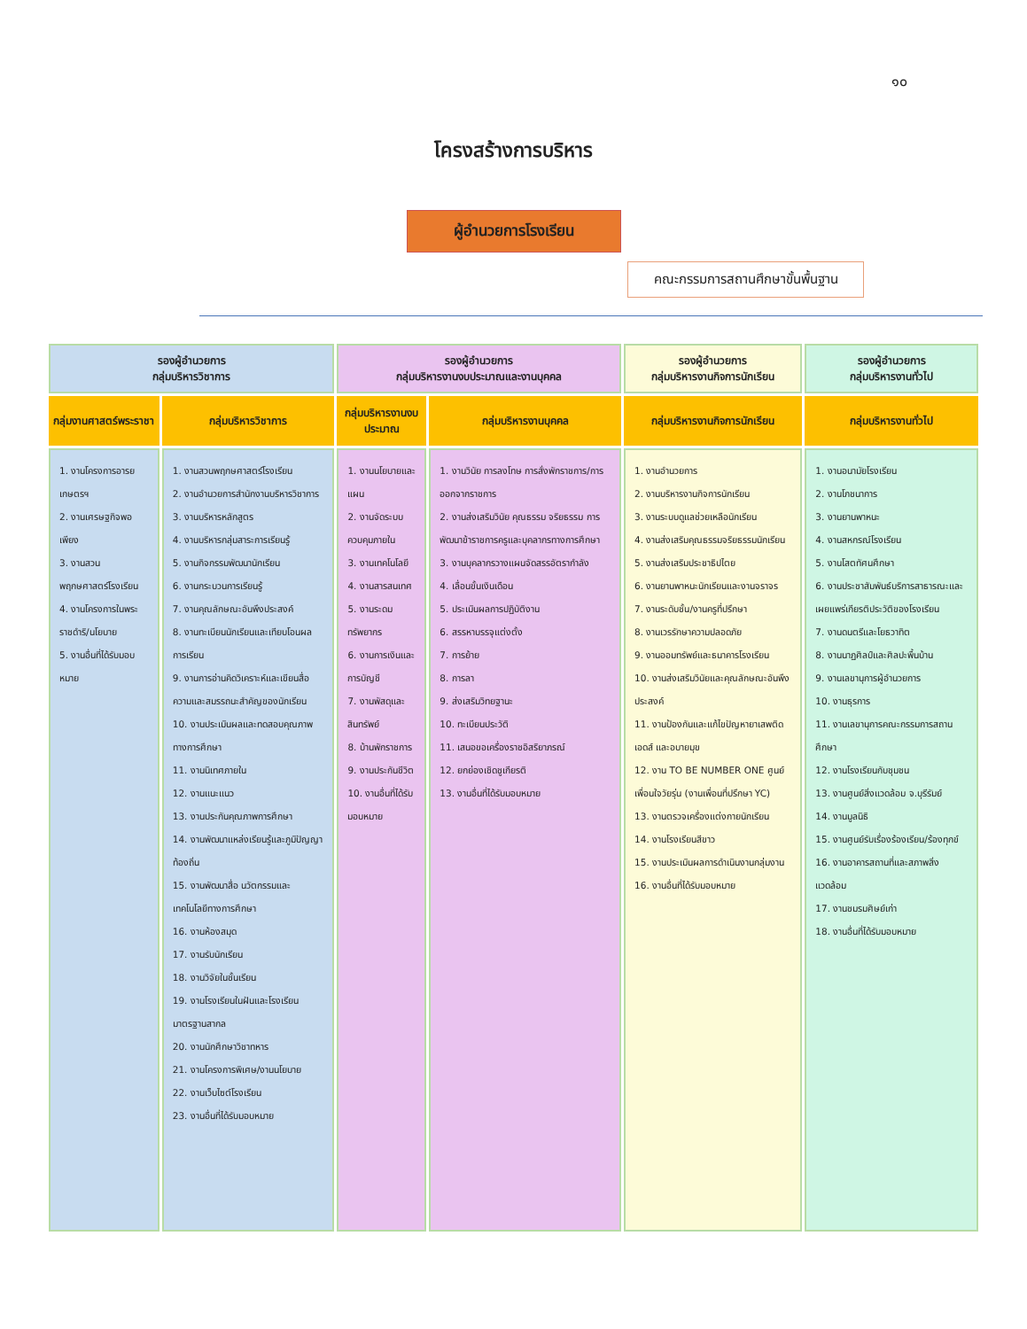๑๐
โครงสร้างการบริหาร
ผู้อำนวยการโรงเรียน
คณะกรรมการสถานศึกษาขั้นพื้นฐาน
| รองผู้อำนวยการ กลุ่มบริหารวิชาการ | | รองผู้อำนวยการ กลุ่มบริหารงานงบประมาณและงานบุคคล | | รองผู้อำนวยการ กลุ่มบริหารงานกิจการนักเรียน | รองผู้อำนวยการ กลุ่มบริหารงานทั่วไป |
| --- | --- | --- | --- | --- | --- |
| กลุ่มงานศาสตร์พระราชา | กลุ่มบริหารวิชาการ | กลุ่มบริหารงานงบประมาณ | กลุ่มบริหารงานบุคคล | กลุ่มบริหารงานกิจการนักเรียน | กลุ่มบริหารงานทั่วไป |
| 1. งานโครงการอารยเกษตรฯ 2. งานเศรษฐกิจพอเพียง 3. งานสวนพฤกษศาสตร์โรงเรียน 4. งานโครงการในพระราชดำริ/นโยบาย 5. งานอื่นที่ได้รับมอบหมาย | 1. งานสวนพฤกษศาสตร์โรงเรียน 2. งานอำนวยการสำนักงานบริหารวิชาการ 3. งานบริหารหลักสูตร 4. งานบริหารกลุ่มสาระการเรียนรู้ 5. งานกิจกรรมพัฒนานักเรียน 6. งานกระบวนการเรียนรู้ 7. งานคุณลักษณะอันพึงประสงค์ 8. งานทะเบียนนักเรียนและเทียบโอนผลการเรียน 9. งานการอ่านคิดวิเคราะห์และเขียนสื่อความและสมรรถนะสำคัญของนักเรียน 10. งานประเมินผลและทดสอบคุณภาพทางการศึกษา 11. งานนิเทศภายใน 12. งานแนะแนว 13. งานประกันคุณภาพการศึกษา 14. งานพัฒนาแหล่งเรียนรู้และภูมิปัญญาท้องถิ่น 15. งานพัฒนาสื่อ นวัตกรรมและเทคโนโลยีทางการศึกษา 16. งานห้องสมุด 17. งานรับนักเรียน 18. งานวิจัยในชั้นเรียน 19. งานโรงเรียนในฝันและโรงเรียนมาตรฐานสากล 20. งานนักศึกษาวิชาทหาร 21. งานโครงการพิเศษ/งานนโยบาย 22. งานเว็บไซต์โรงเรียน 23. งานอื่นที่ได้รับมอบหมาย | 1. งานนโยบายและแผน 2. งานจัดระบบควบคุมภายใน 3. งานเทคโนโลยี 4. งานสารสนเทศ 5. งานระดมทรัพยากร 6. งานการเงินและการบัญชี 7. งานพัสดุและสินทรัพย์ 8. บ้านพักราชการ 9. งานประกันชีวิต 10. งานอื่นที่ได้รับมอบหมาย | 1. งานวินัย การลงโทษ การสั่งพักราชการ/การออกจากราชการ 2. งานส่งเสริมวินัย คุณธรรม จริยธรรม การพัฒนาข้าราชการครูและบุคลากรทางการศึกษา 3. งานบุคลากรวางแผนจัดสรรอัตรากำลัง 4. เลื่อนขั้นเงินเดือน 5. ประเมินผลการปฏิบัติงาน 6. สรรหาบรรจุแต่งตั้ง 7. การย้าย 8. การลา 9. ส่งเสริมวิทยฐานะ 10. ทะเบียนประวัติ 11. เสนอขอเครื่องราชอิสริยาภรณ์ 12. ยกย่องเชิดชูเกียรติ 13. งานอื่นที่ได้รับมอบหมาย | 1. งานอำนวยการ 2. งานบริหารงานกิจการนักเรียน 3. งานระบบดูแลช่วยเหลือนักเรียน 4. งานส่งเสริมคุณธรรมจริยธรรมนักเรียน 5. งานส่งเสริมประชาธิปไตย 6. งานยานพาหนะนักเรียนและงานจราจร 7. งานระดับชั้น/งานครูที่ปรึกษา 8. งานเวรรักษาความปลอดภัย 9. งานออมทรัพย์และธนาคารโรงเรียน 10. งานส่งเสริมวินัยและคุณลักษณะอันพึงประสงค์ 11. งานป้องกันและแก้ไขปัญหายาเสพติด เอดส์ และอบายมุข 12. งาน TO BE NUMBER ONE ศูนย์เพื่อนใจวัยรุ่น (งานเพื่อนที่ปรึกษา YC) 13. งานตรวจเครื่องแต่งกายนักเรียน 14. งานโรงเรียนสีขาว 15. งานประเมินผลการดำเนินงานกลุ่มงาน 16. งานอื่นที่ได้รับมอบหมาย | 1. งานอนามัยโรงเรียน 2. งานโภชนาการ 3. งานยานพาหนะ 4. งานสหกรณ์โรงเรียน 5. งานโสตทัศนศึกษา 6. งานประชาสัมพันธ์บริการสาธารณะและเผยแพร่เกียรติประวัติของโรงเรียน 7. งานดนตรีและโยธวาทิต 8. งานนาฏศิลป์และศิลปะพื้นบ้าน 9. งานเลขานุการผู้อำนวยการ 10. งานธุรการ 11. งานเลขานุการคณะกรรมการสถานศึกษา 12. งานโรงเรียนกับชุมชน 13. งานศูนย์สิ่งแวดล้อม จ.บุรีรัมย์ 14. งานมูลนิธิ 15. งานศูนย์รับเรื่องร้องเรียน/ร้องทุกข์ 16. งานอาคารสถานที่และสภาพสิ่งแวดล้อม 17. งานชมรมศิษย์เก่า 18. งานอื่นที่ได้รับมอบหมาย |